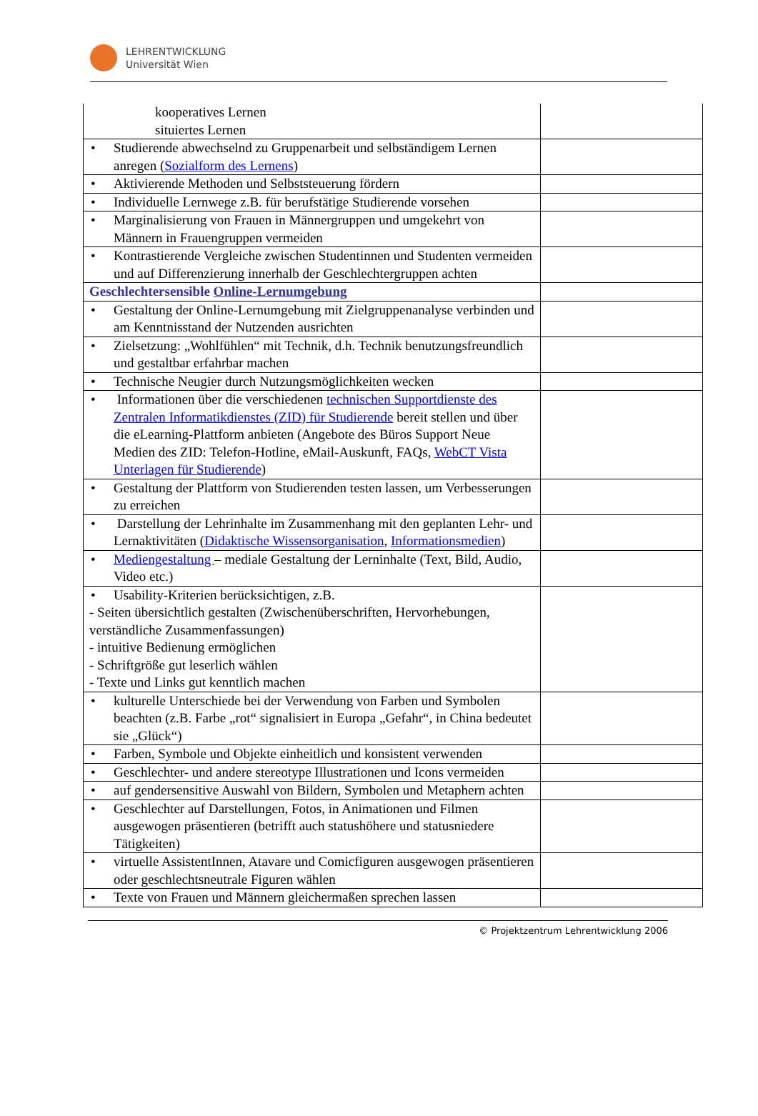LEHRENTWICKLUNG
Universität Wien
| kooperatives Lernen situiertes Lernen | |
| • Studierende abwechselnd zu Gruppenarbeit und selbständigem Lernen anregen ( Sozialform des Lernens ) | |
| • Aktivierende Methoden und Selbststeuerung fördern | |
| • Individuelle Lernwege z.B. für berufstätige Studierende vorsehen | |
| • Marginalisierung von Frauen in Männergruppen und umgekehrt von Männern in Frauengruppen vermeiden | |
| • Kontrastierende Vergleiche zwischen Studentinnen und Studenten vermeiden und auf Differenzierung innerhalb der Geschlechtergruppen achten | |
| Geschlechtersensible Online-Lernumgebung | |
| • Gestaltung der Online-Lernumgebung mit Zielgruppenanalyse verbinden und am Kenntnisstand der Nutzenden ausrichten | |
| • Zielsetzung: „Wohlfühlen“ mit Technik, d.h. Technik benutzungsfreundlich und gestaltbar erfahrbar machen | |
| • Technische Neugier durch Nutzungsmöglichkeiten wecken | |
| • Informationen über die verschiedenen technischen Supportdienste des Zentralen Informatikdienstes (ZID) für Studierende bereit stellen und über die eLearning-Plattform anbieten (Angebote des Büros Support Neue Medien des ZID: Telefon-Hotline, eMail-Auskunft, FAQs, WebCT Vista Unterlagen für Studierende ) | |
| • Gestaltung der Plattform von Studierenden testen lassen, um Verbesserungen zu erreichen | |
| • Darstellung der Lehrinhalte im Zusammenhang mit den geplanten Lehr- und Lernaktivitäten ( Didaktische Wissensorganisation , Informationsmedien ) | |
| • Mediengestaltung – mediale Gestaltung der Lerninhalte (Text, Bild, Audio, Video etc.) | |
| • Usability-Kriterien berücksichtigen, z.B. - Seiten übersichtlich gestalten (Zwischenüberschriften, Hervorhebungen, verständliche Zusammenfassungen) - intuitive Bedienung ermöglichen - Schriftgröße gut leserlich wählen - Texte und Links gut kenntlich machen | |
| • kulturelle Unterschiede bei der Verwendung von Farben und Symbolen beachten (z.B. Farbe „rot“ signalisiert in Europa „Gefahr“, in China bedeutet sie „Glück“) | |
| • Farben, Symbole und Objekte einheitlich und konsistent verwenden | |
| • Geschlechter- und andere stereotype Illustrationen und Icons vermeiden | |
| • auf gendersensitive Auswahl von Bildern, Symbolen und Metaphern achten | |
| • Geschlechter auf Darstellungen, Fotos, in Animationen und Filmen ausgewogen präsentieren (betrifft auch statushöhere und statusniedere Tätigkeiten) | |
| • virtuelle AssistentInnen, Atavare und Comicfiguren ausgewogen präsentieren oder geschlechtsneutrale Figuren wählen | |
| • Texte von Frauen und Männern gleichermaßen sprechen lassen | |
© Projektzentrum Lehrentwicklung 2006